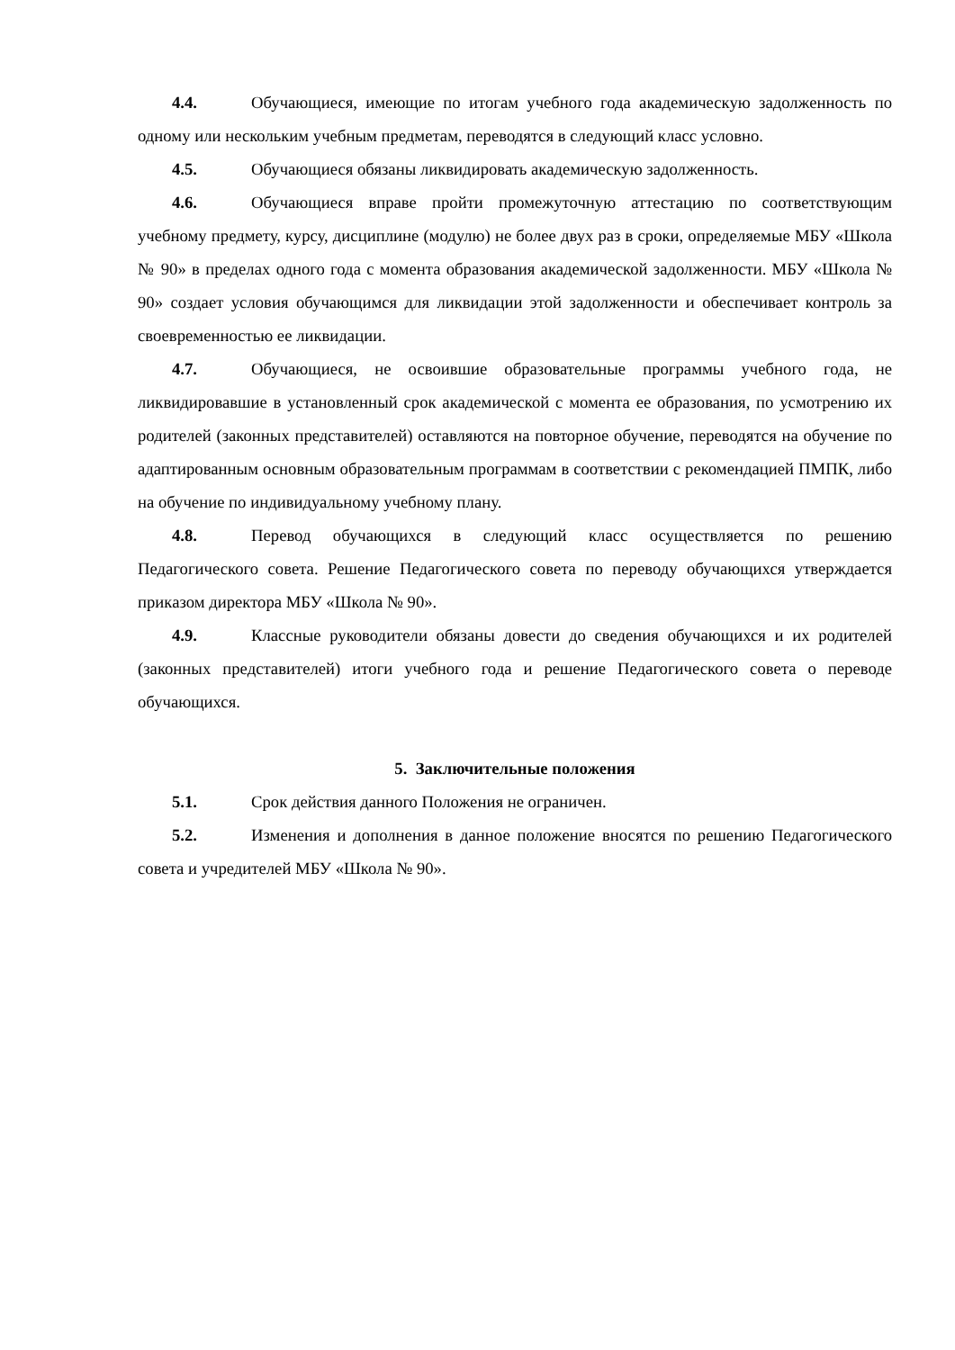4.4. Обучающиеся, имеющие по итогам учебного года академическую задолженность по одному или нескольким учебным предметам, переводятся в следующий класс условно.
4.5. Обучающиеся обязаны ликвидировать академическую задолженность.
4.6. Обучающиеся вправе пройти промежуточную аттестацию по соответствующим учебному предмету, курсу, дисциплине (модулю) не более двух раз в сроки, определяемые МБУ «Школа № 90» в пределах одного года с момента образования академической задолженности. МБУ «Школа № 90» создает условия обучающимся для ликвидации этой задолженности и обеспечивает контроль за своевременностью ее ликвидации.
4.7. Обучающиеся, не освоившие образовательные программы учебного года, не ликвидировавшие в установленный срок академической с момента ее образования, по усмотрению их родителей (законных представителей) оставляются на повторное обучение, переводятся на обучение по адаптированным основным образовательным программам в соответствии с рекомендацией ПМПК, либо на обучение по индивидуальному учебному плану.
4.8. Перевод обучающихся в следующий класс осуществляется по решению Педагогического совета. Решение Педагогического совета по переводу обучающихся утверждается приказом директора МБУ «Школа № 90».
4.9. Классные руководители обязаны довести до сведения обучающихся и их родителей (законных представителей) итоги учебного года и решение Педагогического совета о переводе обучающихся.
5. Заключительные положения
5.1. Срок действия данного Положения не ограничен.
5.2. Изменения и дополнения в данное положение вносятся по решению Педагогического совета и учредителей МБУ «Школа № 90».